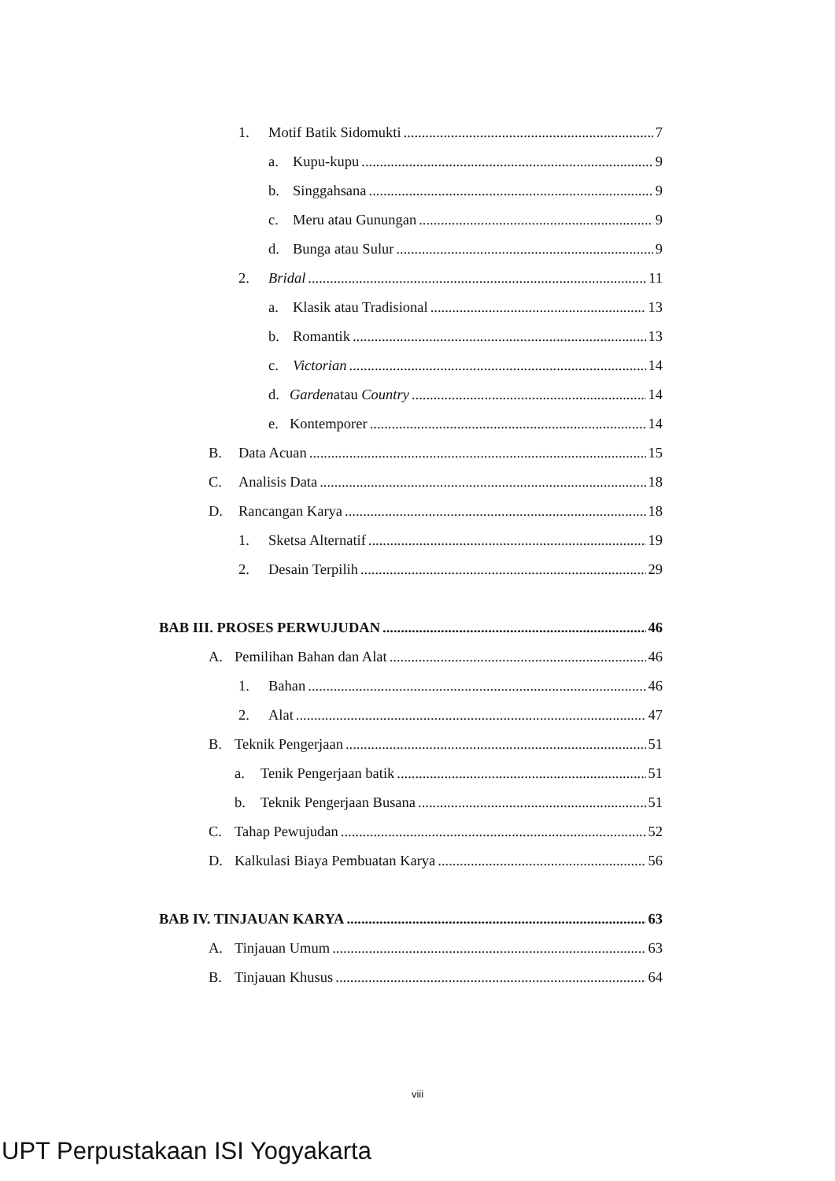1. Motif Batik Sidomukti 7
a. Kupu-kupu 9
b. Singgahsana 9
c. Meru atau Gunungan 9
d. Bunga atau Sulur 9
2. Bridal 11
a. Klasik atau Tradisional 13
b. Romantik 13
c. Victorian 14
d. Gardenatau Country 14
e. Kontemporer 14
B. Data Acuan 15
C. Analisis Data 18
D. Rancangan Karya 18
1. Sketsa Alternatif 19
2. Desain Terpilih 29
BAB III. PROSES PERWUJUDAN 46
A. Pemilihan Bahan dan Alat 46
1. Bahan 46
2. Alat 47
B. Teknik Pengerjaan 51
a. Tenik Pengerjaan batik 51
b. Teknik Pengerjaan Busana 51
C. Tahap Pewujudan 52
D. Kalkulasi Biaya Pembuatan Karya 56
BAB IV. TINJAUAN KARYA 63
A. Tinjauan Umum 63
B. Tinjauan Khusus 64
viii
UPT Perpustakaan ISI Yogyakarta